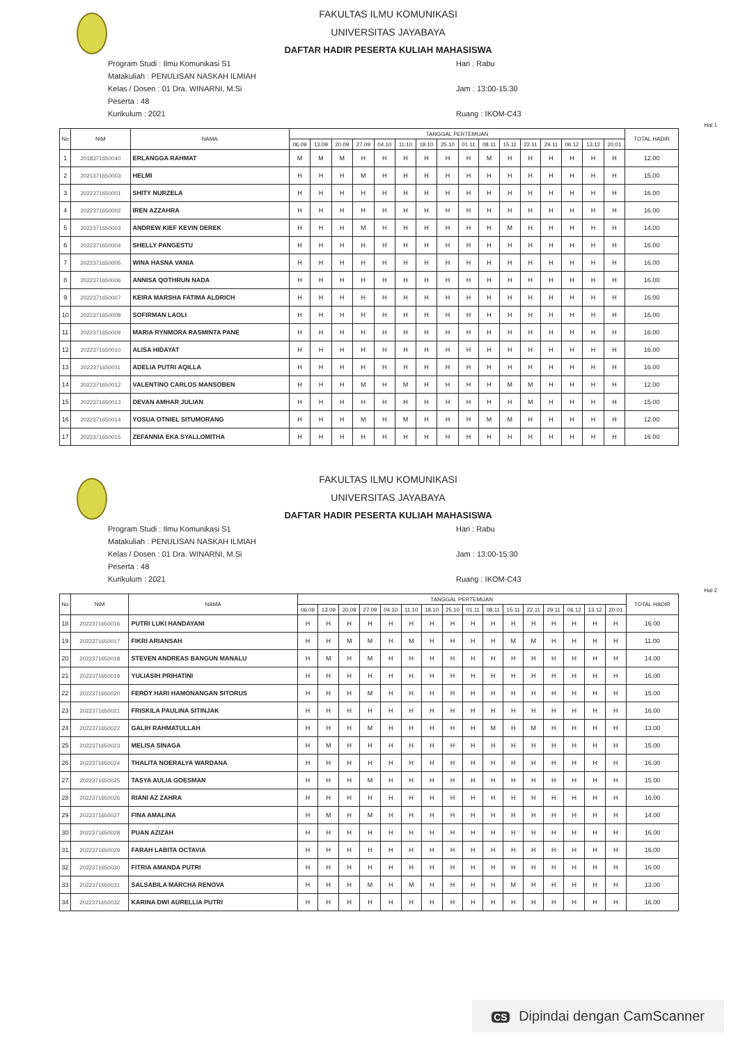FAKULTAS ILMU KOMUNIKASI
UNIVERSITAS JAYABAYA
DAFTAR HADIR PESERTA KULIAH MAHASISWA
Program Studi : Ilmu Komunikasi S1
Matakuliah : PENULISAN NASKAH ILMIAH
Kelas / Dosen : 01 Dra. WINARNI, M.Si
Peserta : 48
Kurikulum : 2021
Hari : Rabu
Jam : 13:00-15:30
Ruang : IKOM-C43
Hal 1
| No | NIM | NAMA | TANGGAL PERTEMUAN | | | | | | | | | | | | | | | | TOTAL HADIR |
| --- | --- | --- | --- | --- | --- | --- | --- | --- | --- | --- | --- | --- | --- | --- | --- | --- | --- | --- | --- |
| | | | 06.09 | 13.09 | 20.09 | 27.09 | 04.10 | 11.10 | 18.10 | 25.10 | 01.11 | 08.11 | 15.11 | 22.11 | 29.11 | 06.12 | 13.12 | 20.01 | |
| 1 | 2018371650040 | ERLANGGA RAHMAT | M | M | M | H | H | H | H | H | H | M | H | H | H | H | H | H | 12.00 |
| 2 | 2021371650003 | HELMI | H | H | H | M | H | H | H | H | H | H | H | H | H | H | H | H | 15.00 |
| 3 | 2022371650001 | SHITY NURZELA | H | H | H | H | H | H | H | H | H | H | H | H | H | H | H | H | 16.00 |
| 4 | 2022371650002 | IREN AZZAHRA | H | H | H | H | H | H | H | H | H | H | H | H | H | H | H | H | 16.00 |
| 5 | 2022371650003 | ANDREW KIEF KEVIN DEREK | H | H | H | M | H | H | H | H | H | H | M | H | H | H | H | H | 14.00 |
| 6 | 2022371650004 | SHELLY PANGESTU | H | H | H | H | H | H | H | H | H | H | H | H | H | H | H | H | 16.00 |
| 7 | 2022371650005 | WINA HASNA VANIA | H | H | H | H | H | H | H | H | H | H | H | H | H | H | H | H | 16.00 |
| 8 | 2022371650006 | ANNISA QOTHRUN NADA | H | H | H | H | H | H | H | H | H | H | H | H | H | H | H | H | 16.00 |
| 9 | 2022371650007 | KEIRA MARSHA FATIMA ALDRICH | H | H | H | H | H | H | H | H | H | H | H | H | H | H | H | H | 16.00 |
| 10 | 2022371650008 | SOFIRMAN LAOLI | H | H | H | H | H | H | H | H | H | H | H | H | H | H | H | H | 16.00 |
| 11 | 2022371650009 | MARIA RYNMORA RASMINTA PANE | H | H | H | H | H | H | H | H | H | H | H | H | H | H | H | H | 16.00 |
| 12 | 2022371650010 | ALISA HIDAYAT | H | H | H | H | H | H | H | H | H | H | H | H | H | H | H | H | 16.00 |
| 13 | 2022371650011 | ADELIA PUTRI AQILLA | H | H | H | H | H | H | H | H | H | H | H | H | H | H | H | H | 16.00 |
| 14 | 2022371650012 | VALENTINO CARLOS MANSOBEN | H | H | H | M | H | M | H | H | H | H | M | M | H | H | H | H | 12.00 |
| 15 | 2022371650013 | DEVAN AMHAR JULIAN | H | H | H | H | H | H | H | H | H | H | H | M | H | H | H | H | 15.00 |
| 16 | 2022371650014 | YOSUA OTNIEL SITUMORANG | H | H | H | M | H | M | H | H | H | M | M | H | H | H | H | H | 12.00 |
| 17 | 2022371650015 | ZEFANNIA EKA SYALLOMITHA | H | H | H | H | H | H | H | H | H | H | H | H | H | H | H | H | 16.00 |
FAKULTAS ILMU KOMUNIKASI
UNIVERSITAS JAYABAYA
DAFTAR HADIR PESERTA KULIAH MAHASISWA
Program Studi : Ilmu Komunikasi S1
Matakuliah : PENULISAN NASKAH ILMIAH
Kelas / Dosen : 01 Dra. WINARNI, M.Si
Peserta : 48
Kurikulum : 2021
Hari : Rabu
Jam : 13:00-15:30
Ruang : IKOM-C43
Hal 2
| No | NIM | NAMA | TANGGAL PERTEMUAN | | | | | | | | | | | | | | | | TOTAL HADIR |
| --- | --- | --- | --- | --- | --- | --- | --- | --- | --- | --- | --- | --- | --- | --- | --- | --- | --- | --- | --- |
| | | | 06.09 | 13.09 | 20.09 | 27.09 | 04.10 | 11.10 | 18.10 | 25.10 | 01.11 | 08.11 | 15.11 | 22.11 | 29.11 | 06.12 | 13.12 | 20.01 | |
| 18 | 2022371650016 | PUTRI LUKI HANDAYANI | H | H | H | H | H | H | H | H | H | H | H | H | H | H | H | H | 16.00 |
| 19 | 2022371650017 | FIKRI ARIANSAH | H | H | M | M | H | M | H | H | H | H | M | M | H | H | H | H | 11.00 |
| 20 | 2022371650018 | STEVEN ANDREAS BANGUN MANALU | H | M | H | M | H | H | H | H | H | H | H | H | H | H | H | H | 14.00 |
| 21 | 2022371650019 | YULIASIH PRIHATINI | H | H | H | H | H | H | H | H | H | H | H | H | H | H | H | H | 16.00 |
| 22 | 2022371650020 | FERDY HARI HAMONANGAN SITORUS | H | H | H | M | H | H | H | H | H | H | H | H | H | H | H | H | 15.00 |
| 23 | 2022371650021 | FRISKILA PAULINA SITINJAK | H | H | H | H | H | H | H | H | H | H | H | H | H | H | H | H | 16.00 |
| 24 | 2022371650022 | GALIH RAHMATULLAH | H | H | H | M | H | H | H | H | H | M | H | M | H | H | H | H | 13.00 |
| 25 | 2022371650023 | MELISA SINAGA | H | M | H | H | H | H | H | H | H | H | H | H | H | H | H | H | 15.00 |
| 26 | 2022371650024 | THALITA NOERALYA WARDANA | H | H | H | H | H | H | H | H | H | H | H | H | H | H | H | H | 16.00 |
| 27 | 2022371650025 | TASYA AULIA GOESMAN | H | H | H | M | H | H | H | H | H | H | H | H | H | H | H | H | 15.00 |
| 28 | 2022371650026 | RIANI AZ ZAHRA | H | H | H | H | H | H | H | H | H | H | H | H | H | H | H | H | 16.00 |
| 29 | 2022371650027 | FINA AMALINA | H | M | H | M | H | H | H | H | H | H | H | H | H | H | H | H | 14.00 |
| 30 | 2022371650028 | PUAN AZIZAH | H | H | H | H | H | H | H | H | H | H | H | H | H | H | H | H | 16.00 |
| 31 | 2022371650029 | FARAH LABITA OCTAVIA | H | H | H | H | H | H | H | H | H | H | H | H | H | H | H | H | 16.00 |
| 32 | 2022371650030 | FITRIA AMANDA PUTRI | H | H | H | H | H | H | H | H | H | H | H | H | H | H | H | H | 16.00 |
| 33 | 2022371650031 | SALSABILA MARCHA RENOVA | H | H | H | M | H | M | H | H | H | H | M | H | H | H | H | H | 13.00 |
| 34 | 2022371650032 | KARINA DWI AURELLIA PUTRI | H | H | H | H | H | H | H | H | H | H | H | H | H | H | H | H | 16.00 |
CS Dipindai dengan CamScanner